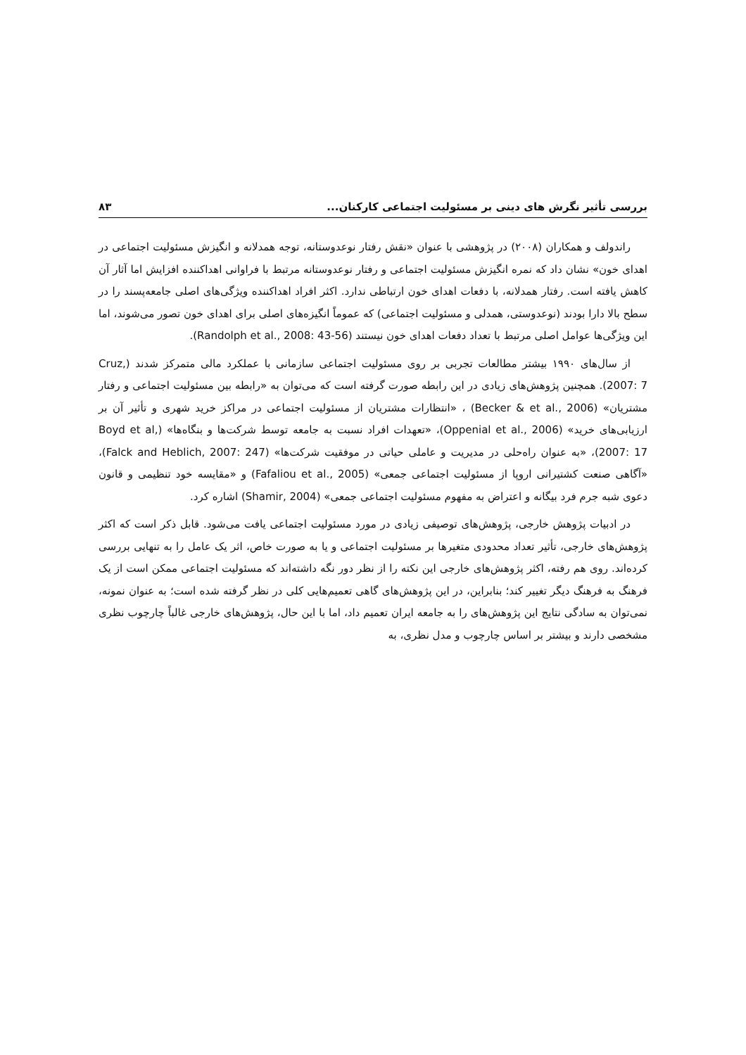بررسی تأثیر نگرش های دینی بر مسئولیت اجتماعی کارکنان... ۸۳
راندولف و همکاران (۲۰۰۸) در پژوهشی با عنوان «نقش رفتار نوعدوستانه، توجه همدلانه و انگیزش مسئولیت اجتماعی در اهدای خون» نشان داد که نمره انگیزش مسئولیت اجتماعی و رفتار نوعدوستانه مرتبط با فراوانی اهداکننده افزایش اما آثار آن کاهش یافته است. رفتار همدلانه، با دفعات اهدای خون ارتباطی ندارد. اکثر افراد اهداکننده ویژگی‌های اصلی جامعه‌پسند را در سطح بالا دارا بودند (نوعدوستی، همدلی و مسئولیت اجتماعی) که عموماً انگیزه‌های اصلی برای اهدای خون تصور می‌شوند، اما این ویژگی‌ها عوامل اصلی مرتبط با تعداد دفعات اهدای خون نیستند (Randolph et al., 2008: 43-56).
از سال‌های ۱۹۹۰ بیشتر مطالعات تجربی بر روی مسئولیت اجتماعی سازمانی با عملکرد مالی متمرکز شدند (Cruz, 2007: 7). همچنین پژوهش‌های زیادی در این رابطه صورت گرفته است که می‌توان به «رابطه بین مسئولیت اجتماعی و رفتار مشتریان» (Becker & et al., 2006) ، «انتظارات مشتریان از مسئولیت اجتماعی در مراکز خرید شهری و تأثیر آن بر ارزیابی‌های خرید» (Oppenial et al., 2006)، «تعهدات افراد نسبت به جامعه توسط شرکت‌ها و بنگاه‌ها» (Boyd et al, 2007: 17)، «به عنوان راه‌حلی در مدیریت و عاملی حیاتی در موفقیت شرکت‌ها» (Falck and Heblich, 2007: 247)، «آگاهی صنعت کشتیرانی اروپا از مسئولیت اجتماعی جمعی» (Fafaliou et al., 2005) و «مقایسه خود تنظیمی و قانون دعوی شبه جرم فرد بیگانه و اعتراض به مفهوم مسئولیت اجتماعی جمعی» (Shamir, 2004) اشاره کرد.
در ادبیات پژوهش خارجی، پژوهش‌های توصیفی زیادی در مورد مسئولیت اجتماعی یافت می‌شود. قابل ذکر است که اکثر پژوهش‌های خارجی، تأثیر تعداد محدودی متغیرها بر مسئولیت اجتماعی و یا به صورت خاص، اثر یک عامل را به تنهایی بررسی کرده‌اند. روی هم رفته، اکثر پژوهش‌های خارجی این نکته را از نظر دور نگه داشته‌اند که مسئولیت اجتماعی ممکن است از یک فرهنگ به فرهنگ دیگر تغییر کند؛ بنابراین، در این پژوهش‌های گاهی تعمیم‌هایی کلی در نظر گرفته شده است؛ به عنوان نمونه، نمی‌توان به سادگی نتایج این پژوهش‌های را به جامعه ایران تعمیم داد، اما با این حال، پژوهش‌های خارجی غالباً چارچوب نظری مشخصی دارند و بیشتر بر اساس چارچوب و مدل نظری، به